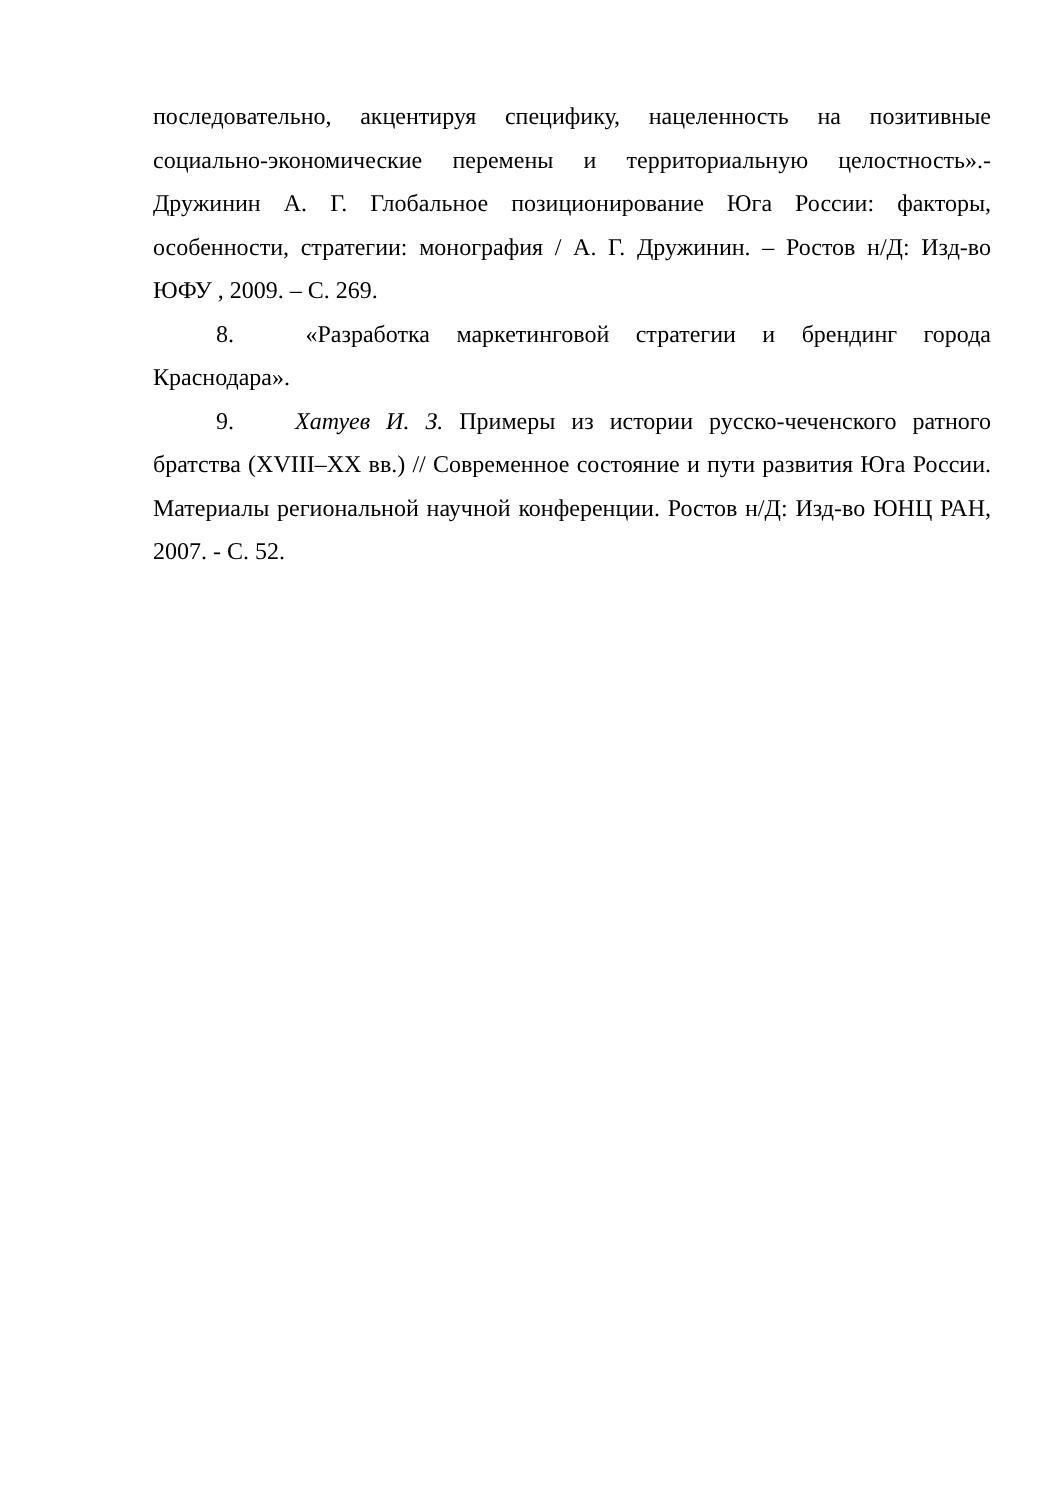последовательно, акцентируя специфику, нацеленность на позитивные социально-экономические перемены и территориальную целостность».- Дружинин А. Г. Глобальное позиционирование Юга России: факторы, особенности, стратегии: монография / А. Г. Дружинин. – Ростов н/Д: Изд-во ЮФУ , 2009. – С. 269.
8. «Разработка маркетинговой стратегии и брендинг города Краснодара».
9. Хатуев И. З. Примеры из истории русско-чеченского ратного братства (XVIII–XX вв.) // Современное состояние и пути развития Юга России. Материалы региональной научной конференции. Ростов н/Д: Изд-во ЮНЦ РАН, 2007. - С. 52.